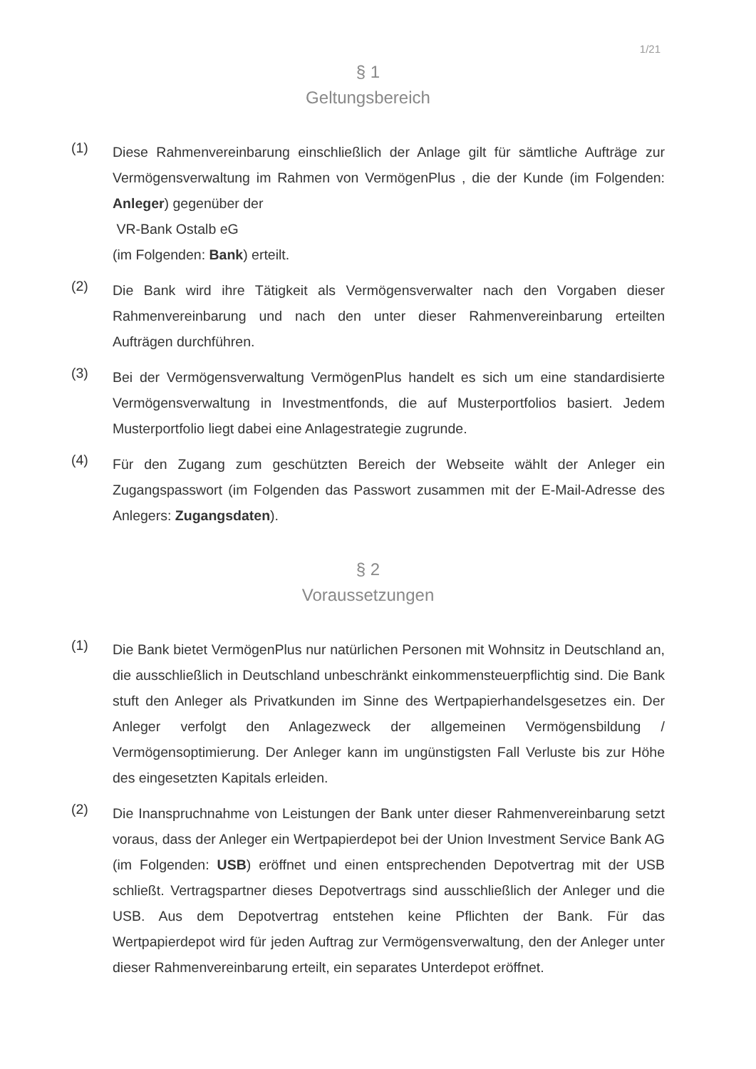1/21
§ 1
Geltungsbereich
(1)
Diese Rahmenvereinbarung einschließlich der Anlage gilt für sämtliche Aufträge zur Vermögensverwaltung im Rahmen von VermögenPlus , die der Kunde (im Folgenden: Anleger) gegenüber der
VR-Bank Ostalb eG
(im Folgenden: Bank) erteilt.
(2)
Die Bank wird ihre Tätigkeit als Vermögensverwalter nach den Vorgaben dieser Rahmenvereinbarung und nach den unter dieser Rahmenvereinbarung erteilten Aufträgen durchführen.
(3)
Bei der Vermögensverwaltung VermögenPlus handelt es sich um eine standardisierte Vermögensverwaltung in Investmentfonds, die auf Musterportfolios basiert. Jedem Musterportfolio liegt dabei eine Anlagestrategie zugrunde.
(4)
Für den Zugang zum geschützten Bereich der Webseite wählt der Anleger ein Zugangspasswort (im Folgenden das Passwort zusammen mit der E-Mail-Adresse des Anlegers: Zugangsdaten).
§ 2
Voraussetzungen
(1)
Die Bank bietet VermögenPlus nur natürlichen Personen mit Wohnsitz in Deutschland an, die ausschließlich in Deutschland unbeschränkt einkommensteuerpflichtig sind. Die Bank stuft den Anleger als Privatkunden im Sinne des Wertpapierhandelsgesetzes ein. Der Anleger verfolgt den Anlagezweck der allgemeinen Vermögensbildung / Vermögensoptimierung. Der Anleger kann im ungünstigsten Fall Verluste bis zur Höhe des eingesetzten Kapitals erleiden.
(2)
Die Inanspruchnahme von Leistungen der Bank unter dieser Rahmenvereinbarung setzt voraus, dass der Anleger ein Wertpapierdepot bei der Union Investment Service Bank AG (im Folgenden: USB) eröffnet und einen entsprechenden Depotvertrag mit der USB schließt. Vertragspartner dieses Depotvertrags sind ausschließlich der Anleger und die USB. Aus dem Depotvertrag entstehen keine Pflichten der Bank. Für das Wertpapierdepot wird für jeden Auftrag zur Vermögensverwaltung, den der Anleger unter dieser Rahmenvereinbarung erteilt, ein separates Unterdepot eröffnet.